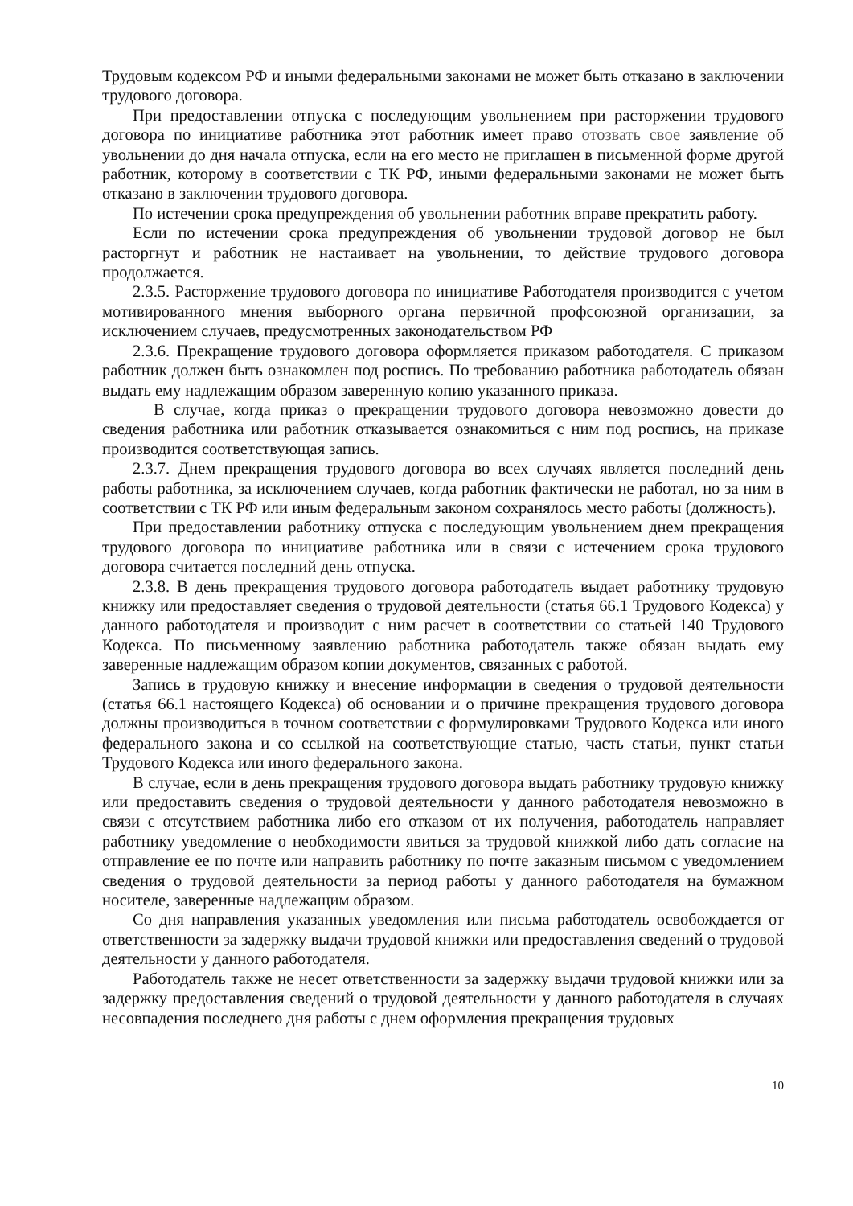Трудовым кодексом РФ и иными федеральными законами не может быть отказано в заключении трудового договора.
При предоставлении отпуска с последующим увольнением при расторжении трудового договора по инициативе работника этот работник имеет право отозвать свое заявление об увольнении до дня начала отпуска, если на его место не приглашен в письменной форме другой работник, которому в соответствии с ТК РФ, иными федеральными законами не может быть отказано в заключении трудового договора.
По истечении срока предупреждения об увольнении работник вправе прекратить работу.
Если по истечении срока предупреждения об увольнении трудовой договор не был расторгнут и работник не настаивает на увольнении, то действие трудового договора продолжается.
2.3.5. Расторжение трудового договора по инициативе Работодателя производится с учетом мотивированного мнения выборного органа первичной профсоюзной организации, за исключением случаев, предусмотренных законодательством РФ
2.3.6. Прекращение трудового договора оформляется приказом работодателя. С приказом работник должен быть ознакомлен под роспись. По требованию работника работодатель обязан выдать ему надлежащим образом заверенную копию указанного приказа.
В случае, когда приказ о прекращении трудового договора невозможно довести до сведения работника или работник отказывается ознакомиться с ним под роспись, на приказе производится соответствующая запись.
2.3.7. Днем прекращения трудового договора во всех случаях является последний день работы работника, за исключением случаев, когда работник фактически не работал, но за ним в соответствии с ТК РФ или иным федеральным законом сохранялось место работы (должность).
При предоставлении работнику отпуска с последующим увольнением днем прекращения трудового договора по инициативе работника или в связи с истечением срока трудового договора считается последний день отпуска.
2.3.8. В день прекращения трудового договора работодатель выдает работнику трудовую книжку или предоставляет сведения о трудовой деятельности (статья 66.1 Трудового Кодекса) у данного работодателя и производит с ним расчет в соответствии со статьей 140 Трудового Кодекса. По письменному заявлению работника работодатель также обязан выдать ему заверенные надлежащим образом копии документов, связанных с работой.
Запись в трудовую книжку и внесение информации в сведения о трудовой деятельности (статья 66.1 настоящего Кодекса) об основании и о причине прекращения трудового договора должны производиться в точном соответствии с формулировками Трудового Кодекса или иного федерального закона и со ссылкой на соответствующие статью, часть статьи, пункт статьи Трудового Кодекса или иного федерального закона.
В случае, если в день прекращения трудового договора выдать работнику трудовую книжку или предоставить сведения о трудовой деятельности у данного работодателя невозможно в связи с отсутствием работника либо его отказом от их получения, работодатель направляет работнику уведомление о необходимости явиться за трудовой книжкой либо дать согласие на отправление ее по почте или направить работнику по почте заказным письмом с уведомлением сведения о трудовой деятельности за период работы у данного работодателя на бумажном носителе, заверенные надлежащим образом.
Со дня направления указанных уведомления или письма работодатель освобождается от ответственности за задержку выдачи трудовой книжки или предоставления сведений о трудовой деятельности у данного работодателя.
Работодатель также не несет ответственности за задержку выдачи трудовой книжки или за задержку предоставления сведений о трудовой деятельности у данного работодателя в случаях несовпадения последнего дня работы с днем оформления прекращения трудовых
10